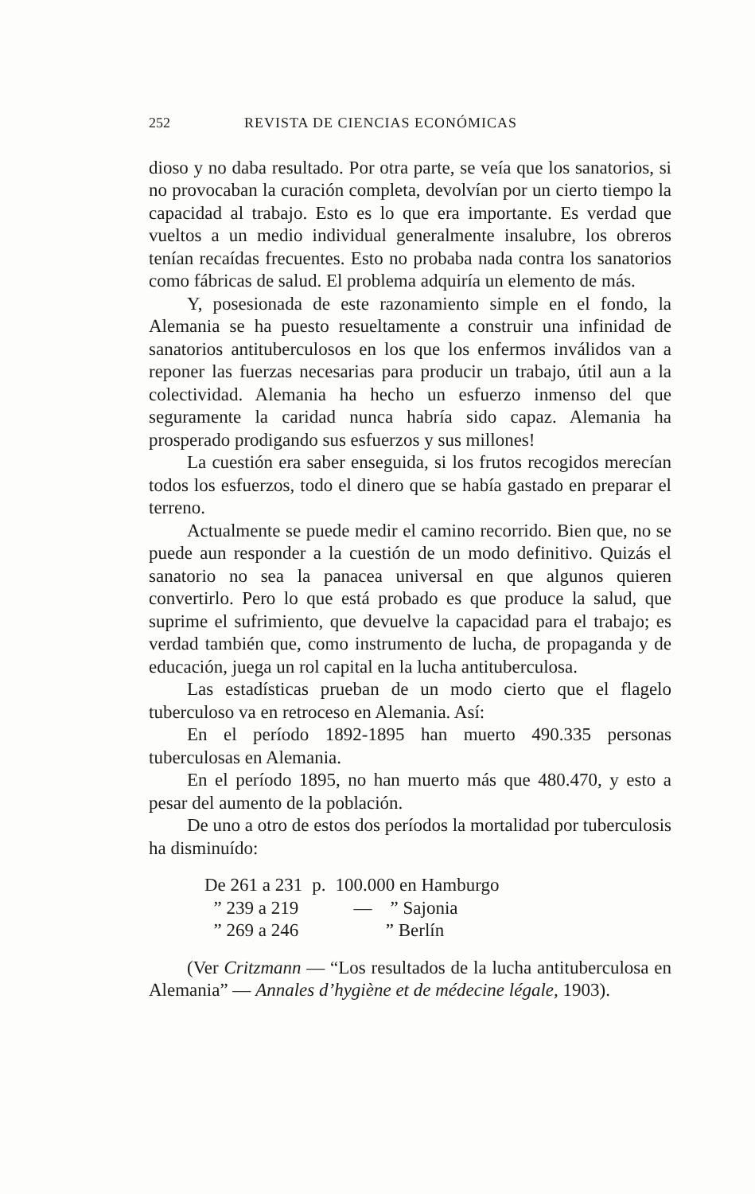252 REVISTA DE CIENCIAS ECONÓMICAS
dioso y no daba resultado. Por otra parte, se veía que los sanatorios, si no provocaban la curación completa, devolvían por un cierto tiempo la capacidad al trabajo. Esto es lo que era importante. Es verdad que vueltos a un medio individual generalmente insalubre, los obreros tenían recaídas frecuentes. Esto no probaba nada contra los sanatorios como fábricas de salud. El problema adquiría un elemento de más.
Y, posesionada de este razonamiento simple en el fondo, la Alemania se ha puesto resueltamente a construir una infinidad de sanatorios antituberculosos en los que los enfermos inválidos van a reponer las fuerzas necesarias para producir un trabajo, útil aun a la colectividad. Alemania ha hecho un esfuerzo inmenso del que seguramente la caridad nunca habría sido capaz. Alemania ha prosperado prodigando sus esfuerzos y sus millones!
La cuestión era saber enseguida, si los frutos recogidos merecían todos los esfuerzos, todo el dinero que se había gastado en preparar el terreno.
Actualmente se puede medir el camino recorrido. Bien que, no se puede aun responder a la cuestión de un modo definitivo. Quizás el sanatorio no sea la panacea universal en que algunos quieren convertirlo. Pero lo que está probado es que produce la salud, que suprime el sufrimiento, que devuelve la capacidad para el trabajo; es verdad también que, como instrumento de lucha, de propaganda y de educación, juega un rol capital en la lucha antituberculosa.
Las estadísticas prueban de un modo cierto que el flagelo tuberculoso va en retroceso en Alemania. Así:
En el período 1892-1895 han muerto 490.335 personas tuberculosas en Alemania.
En el período 1895, no han muerto más que 480.470, y esto a pesar del aumento de la población.
De uno a otro de estos dos períodos la mortalidad por tuberculosis ha disminuído:
| De 261 a 231 | p. | 100.000 en Hamburgo |
| ” 239 a 219 | | — ” Sajonia |
| ” 269 a 246 | | ” Berlín |
(Ver Critzmann — “Los resultados de la lucha antituberculosa en Alemania” — Annales d’hygiène et de médecine légale, 1903).